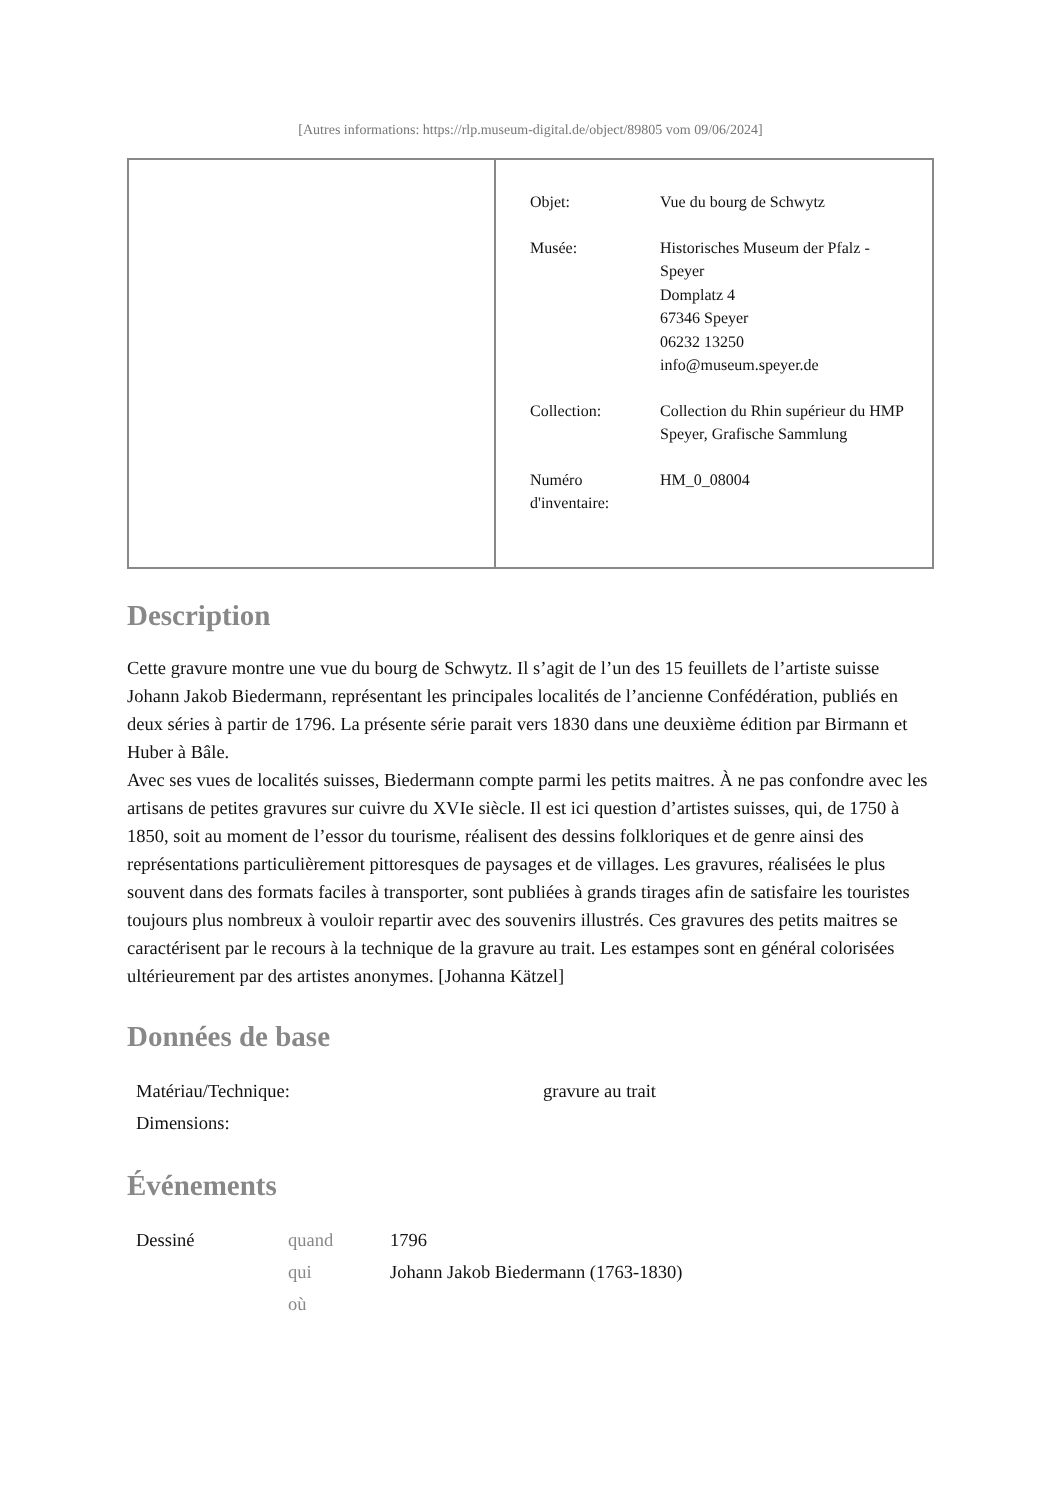[Autres informations: https://rlp.museum-digital.de/object/89805 vom 09/06/2024]
| | / Objet: / Vue du bourg de Schwytz / / Musée: / Historisches Museum der Pfalz - Speyer Domplatz 4 67346 Speyer 06232 13250 info@museum.speyer.de / / Collection: / Collection du Rhin supérieur du HMP Speyer, Grafische Sammlung / / Numéro d'inventaire: / HM_0_08004 / |
Description
Cette gravure montre une vue du bourg de Schwytz. Il s’agit de l’un des 15 feuillets de l’artiste suisse Johann Jakob Biedermann, représentant les principales localités de l’ancienne Confédération, publiés en deux séries à partir de 1796. La présente série parait vers 1830 dans une deuxième édition par Birmann et Huber à Bâle.
Avec ses vues de localités suisses, Biedermann compte parmi les petits maitres. À ne pas confondre avec les artisans de petites gravures sur cuivre du XVIe siècle. Il est ici question d’artistes suisses, qui, de 1750 à 1850, soit au moment de l’essor du tourisme, réalisent des dessins folkloriques et de genre ainsi des représentations particulièrement pittoresques de paysages et de villages. Les gravures, réalisées le plus souvent dans des formats faciles à transporter, sont publiées à grands tirages afin de satisfaire les touristes toujours plus nombreux à vouloir repartir avec des souvenirs illustrés. Ces gravures des petits maitres se caractérisent par le recours à la technique de la gravure au trait. Les estampes sont en général colorisées ultérieurement par des artistes anonymes. [Johanna Kätzel]
Données de base
| Matériau/Technique: | gravure au trait |
| Dimensions: | |
Événements
| Dessiné | quand | 1796 |
| | qui | Johann Jakob Biedermann (1763-1830) |
| | où | |